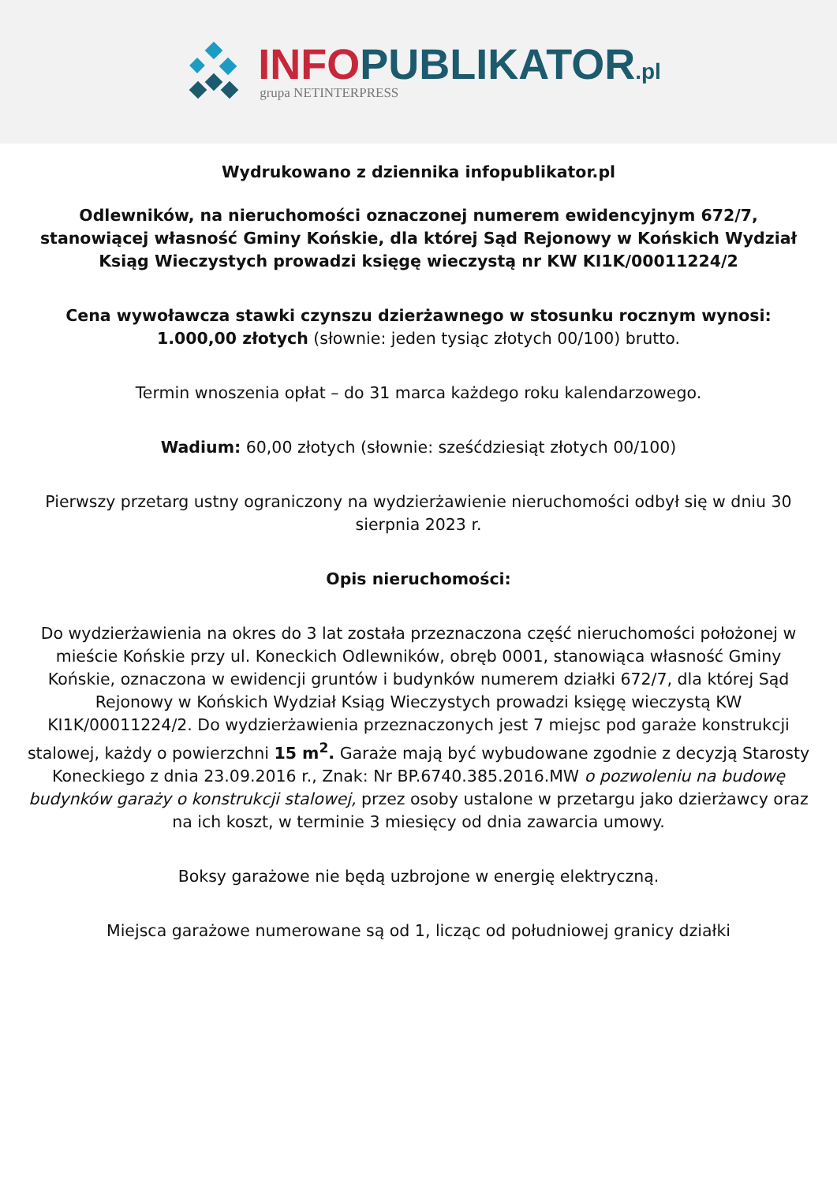INFO PUBLIKATOR.pl
grupa NETINTERPRESS
Wydrukowano z dziennika infopublikator.pl
Odlewników, na nieruchomości oznaczonej numerem ewidencyjnym 672/7, stanowiącej własność Gminy Końskie, dla której Sąd Rejonowy w Końskich Wydział Ksiąg Wieczystych prowadzi księgę wieczystą nr KW KI1K/00011224/2
Cena wywoławcza stawki czynszu dzierżawnego w stosunku rocznym wynosi: 1.000,00 złotych (słownie: jeden tysiąc złotych 00/100) brutto.
Termin wnoszenia opłat – do 31 marca każdego roku kalendarzowego.
Wadium: 60,00 złotych (słownie: sześćdziesiąt złotych 00/100)
Pierwszy przetarg ustny ograniczony na wydzierżawienie nieruchomości odbył się w dniu 30 sierpnia 2023 r.
Opis nieruchomości:
Do wydzierżawienia na okres do 3 lat została przeznaczona część nieruchomości położonej w mieście Końskie przy ul. Koneckich Odlewników, obręb 0001, stanowiąca własność Gminy Końskie, oznaczona w ewidencji gruntów i budynków numerem działki 672/7, dla której Sąd Rejonowy w Końskich Wydział Ksiąg Wieczystych prowadzi księgę wieczystą KW KI1K/00011224/2. Do wydzierżawienia przeznaczonych jest 7 miejsc pod garaże konstrukcji stalowej, każdy o powierzchni 15 m<sup>2</sup>. Garaże mają być wybudowane zgodnie z decyzją Starosty Koneckiego z dnia 23.09.2016 r., Znak: Nr BP.6740.385.2016.MW o pozwoleniu na budowę budynków garaży o konstrukcji stalowej, przez osoby ustalone w przetargu jako dzierżawcy oraz na ich koszt, w terminie 3 miesięcy od dnia zawarcia umowy.
Boksy garażowe nie będą uzbrojone w energię elektryczną.
Miejsca garażowe numerowane są od 1, licząc od południowej granicy działki